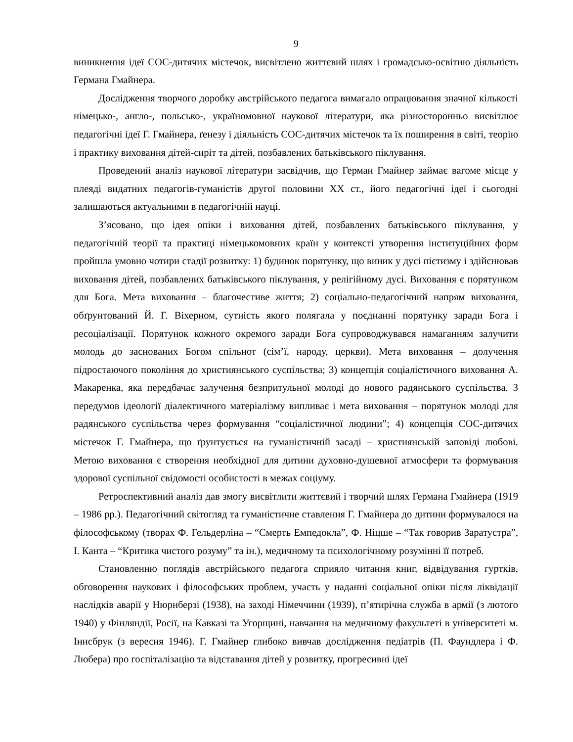9
виникнення ідеї СОС-дитячих містечок, висвітлено життєвий шлях і громадсько-освітню діяльність Германа Гмайнера.
Дослідження творчого доробку австрійського педагога вимагало опрацювання значної кількості німецько-, англо-, польсько-, україномовної наукової літератури, яка різносторонньо висвітлює педагогічні ідеї Г. Гмайнера, ґенезу і діяльність СОС-дитячих містечок та їх поширення в світі, теорію і практику виховання дітей-сиріт та дітей, позбавлених батьківського піклування.
Проведений аналіз наукової літератури засвідчив, що Герман Гмайнер займає вагоме місце у плеяді видатних педагогів-гуманістів другої половини ХХ ст., його педагогічні ідеї і сьогодні залишаються актуальними в педагогічній науці.
З’ясовано, що ідея опіки і виховання дітей, позбавлених батьківського піклування, у педагогічній теорії та практиці німецькомовних країн у контексті утворення інституційних форм пройшла умовно чотири стадії розвитку: 1) будинок порятунку, що виник у дусі пієтизму і здійснював виховання дітей, позбавлених батьківського піклування, у релігійному дусі. Виховання є порятунком для Бога. Мета виховання – благочестиве життя; 2) соціально-педагогічний напрям виховання, обґрунтований Й. Г. Віхерном, сутність якого полягала у поєднанні порятунку заради Бога і ресоціалізації. Порятунок кожного окремого заради Бога супроводжувався намаганням залучити молодь до заснованих Богом спільнот (сім’ї, народу, церкви). Мета виховання – долучення підростаючого покоління до християнського суспільства; 3) концепція соціалістичного виховання А. Макаренка, яка передбачає залучення безпритульної молоді до нового радянського суспільства. З передумов ідеології діалектичного матеріалізму випливає і мета виховання – порятунок молоді для радянського суспільства через формування “соціалістичної людини”; 4) концепція СОС-дитячих містечок Г. Гмайнера, що ґрунтується на гуманістичній засаді – християнській заповіді любові. Метою виховання є створення необхідної для дитини духовно-душевної атмосфери та формування здорової суспільної свідомості особистості в межах соціуму.
Ретроспективний аналіз дав змогу висвітлити життєвий і творчий шлях Германа Гмайнера (1919 – 1986 рр.). Педагогічний світогляд та гуманістичне ставлення Г. Гмайнера до дитини формувалося на філософському (творах Ф. Гельдерліна – “Смерть Емпедокла”, Ф. Ніцше – “Так говорив Заратустра”, І. Канта – “Критика чистого розуму” та ін.), медичному та психологічному розумінні її потреб.
Становленню поглядів австрійського педагога сприяло читання книг, відвідування гуртків, обговорення наукових і філософських проблем, участь у наданні соціальної опіки після ліквідації наслідків аварії у Нюрнберзі (1938), на заході Німеччини (1939), п’ятирічна служба в армії (з лютого 1940) у Фінляндії, Росії, на Кавказі та Угорщині, навчання на медичному факультеті в університеті м. Іннсбрук (з вересня 1946). Г. Гмайнер глибоко вивчав дослідження педіатрів (П. Фаундлера і Ф. Любера) про госпіталізацію та відставання дітей у розвитку, прогресивні ідеї